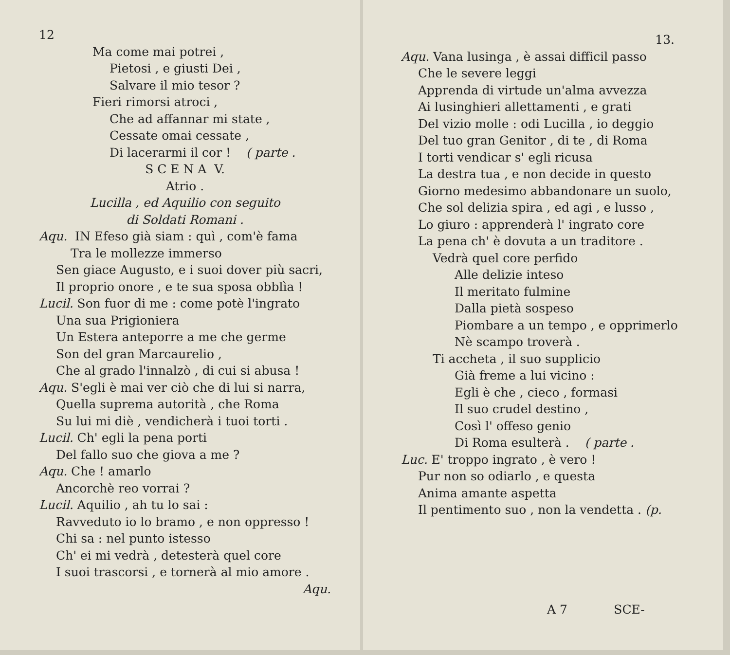12
Ma come mai potrei ,
Pietosi , e giusti Dei ,
Salvare il mio tesor ?
Fieri rimorsi atroci ,
Che ad affannar mi state ,
Cessate omai cessate ,
Di lacerarmi il cor ! ( parte .
S C E N A V.
Atrio .
Lucilla , ed Aquilio con seguito
di Soldati Romani .
Aqu. IN Efeso già siam : quì , com'è fama
Tra le mollezze immerso
Sen giace Augusto, e i suoi dover più sacri,
Il proprio onore , e te sua sposa obblìa !
Lucil. Son fuor di me : come potè l'ingrato
Una sua Prigioniera
Un Estera anteporre a me che germe
Son del gran Marcaurelio ,
Che al grado l'innalzò , di cui si abusa !
Aqu. S'egli è mai ver ciò che di lui si narra,
Quella suprema autorità , che Roma
Su lui mi diè , vendicherà i tuoi torti .
Lucil. Ch' egli la pena porti
Del fallo suo che giova a me ?
Aqu. Che ! amarlo
Ancorchè reo vorrai ?
Lucil. Aquilio , ah tu lo sai :
Ravveduto io lo bramo , e non oppresso !
Chi sa : nel punto istesso
Ch' ei mi vedrà , detesterà quel core
I suoi trascorsi , e tornerà al mio amore .
Aqu.
13.
Aqu. Vana lusinga , è assai difficil passo
Che le severe leggi
Apprenda di virtude un'alma avvezza
Ai lusinghieri allettamenti , e grati
Del vizio molle : odi Lucilla , io deggio
Del tuo gran Genitor , di te , di Roma
I torti vendicar s' egli ricusa
La destra tua , e non decide in questo
Giorno medesimo abbandonare un suolo,
Che sol delizia spira , ed agi , e lusso ,
Lo giuro : apprenderà l' ingrato core
La pena ch' è dovuta a un traditore .
Vedrà quel core perfido
Alle delizie inteso
Il meritato fulmine
Dalla pietà sospeso
Piombare a un tempo , e opprimerlo
Nè scampo troverà .
Ti accheta , il suo supplicio
Già freme a lui vicino :
Egli è che , cieco , formasi
Il suo crudel destino ,
Così l' offeso genio
Di Roma esulterà . ( parte .
Luc. E' troppo ingrato , è vero !
Pur non so odiarlo , e questa
Anima amante aspetta
Il pentimento suo , non la vendetta . (p.
A 7 SCE-